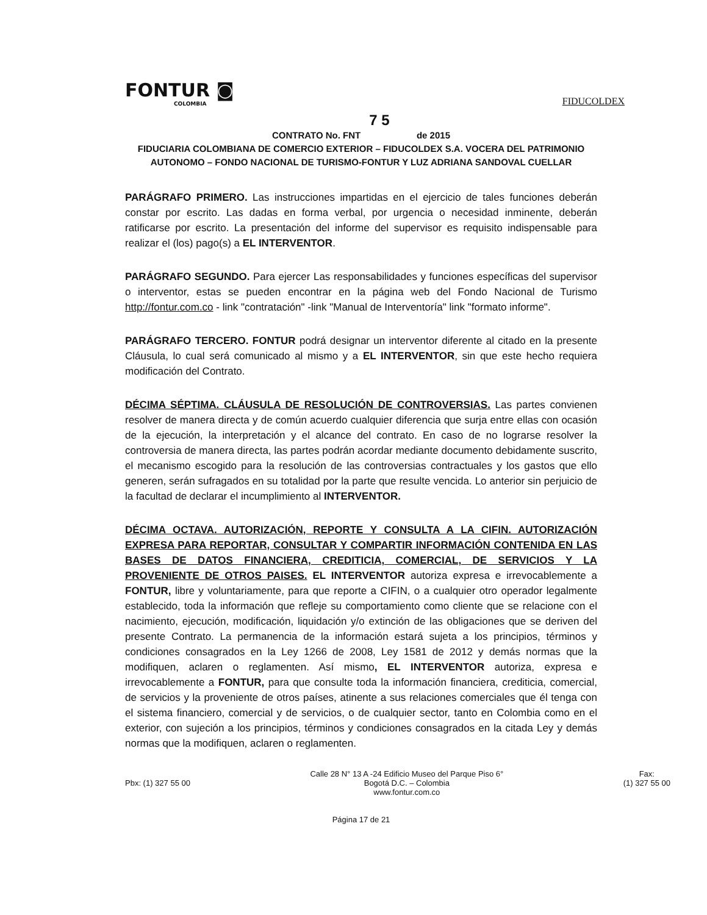FONTUR ◙
COLOMBIA
FIDUCOLDEX
7 5
CONTRATO No. FNT de 2015
FIDUCIARIA COLOMBIANA DE COMERCIO EXTERIOR – FIDUCOLDEX S.A. VOCERA DEL PATRIMONIO AUTONOMO – FONDO NACIONAL DE TURISMO-FONTUR Y LUZ ADRIANA SANDOVAL CUELLAR
PARÁGRAFO PRIMERO. Las instrucciones impartidas en el ejercicio de tales funciones deberán constar por escrito. Las dadas en forma verbal, por urgencia o necesidad inminente, deberán ratificarse por escrito. La presentación del informe del supervisor es requisito indispensable para realizar el (los) pago(s) a EL INTERVENTOR.
PARÁGRAFO SEGUNDO. Para ejercer Las responsabilidades y funciones específicas del supervisor o interventor, estas se pueden encontrar en la página web del Fondo Nacional de Turismo http://fontur.com.co - link "contratación" -link "Manual de Interventoría" link "formato informe".
PARÁGRAFO TERCERO. FONTUR podrá designar un interventor diferente al citado en la presente Cláusula, lo cual será comunicado al mismo y a EL INTERVENTOR, sin que este hecho requiera modificación del Contrato.
DÉCIMA SÉPTIMA. CLÁUSULA DE RESOLUCIÓN DE CONTROVERSIAS. Las partes convienen resolver de manera directa y de común acuerdo cualquier diferencia que surja entre ellas con ocasión de la ejecución, la interpretación y el alcance del contrato. En caso de no lograrse resolver la controversia de manera directa, las partes podrán acordar mediante documento debidamente suscrito, el mecanismo escogido para la resolución de las controversias contractuales y los gastos que ello generen, serán sufragados en su totalidad por la parte que resulte vencida. Lo anterior sin perjuicio de la facultad de declarar el incumplimiento al INTERVENTOR.
DÉCIMA OCTAVA. AUTORIZACIÓN, REPORTE Y CONSULTA A LA CIFIN. AUTORIZACIÓN EXPRESA PARA REPORTAR, CONSULTAR Y COMPARTIR INFORMACIÓN CONTENIDA EN LAS BASES DE DATOS FINANCIERA, CREDITICIA, COMERCIAL, DE SERVICIOS Y LA PROVENIENTE DE OTROS PAISES. EL INTERVENTOR autoriza expresa e irrevocablemente a FONTUR, libre y voluntariamente, para que reporte a CIFIN, o a cualquier otro operador legalmente establecido, toda la información que refleje su comportamiento como cliente que se relacione con el nacimiento, ejecución, modificación, liquidación y/o extinción de las obligaciones que se deriven del presente Contrato. La permanencia de la información estará sujeta a los principios, términos y condiciones consagrados en la Ley 1266 de 2008, Ley 1581 de 2012 y demás normas que la modifiquen, aclaren o reglamenten. Así mismo, EL INTERVENTOR autoriza, expresa e irrevocablemente a FONTUR, para que consulte toda la información financiera, crediticia, comercial, de servicios y la proveniente de otros países, atinente a sus relaciones comerciales que él tenga con el sistema financiero, comercial y de servicios, o de cualquier sector, tanto en Colombia como en el exterior, con sujeción a los principios, términos y condiciones consagrados en la citada Ley y demás normas que la modifiquen, aclaren o reglamenten.
Pbx: (1) 327 55 00 Calle 28 N° 13 A -24 Edificio Museo del Parque Piso 6°
Bogotá D.C. – Colombia
www.fontur.com.co
Fax:
(1) 327 55 00
Página 17 de 21